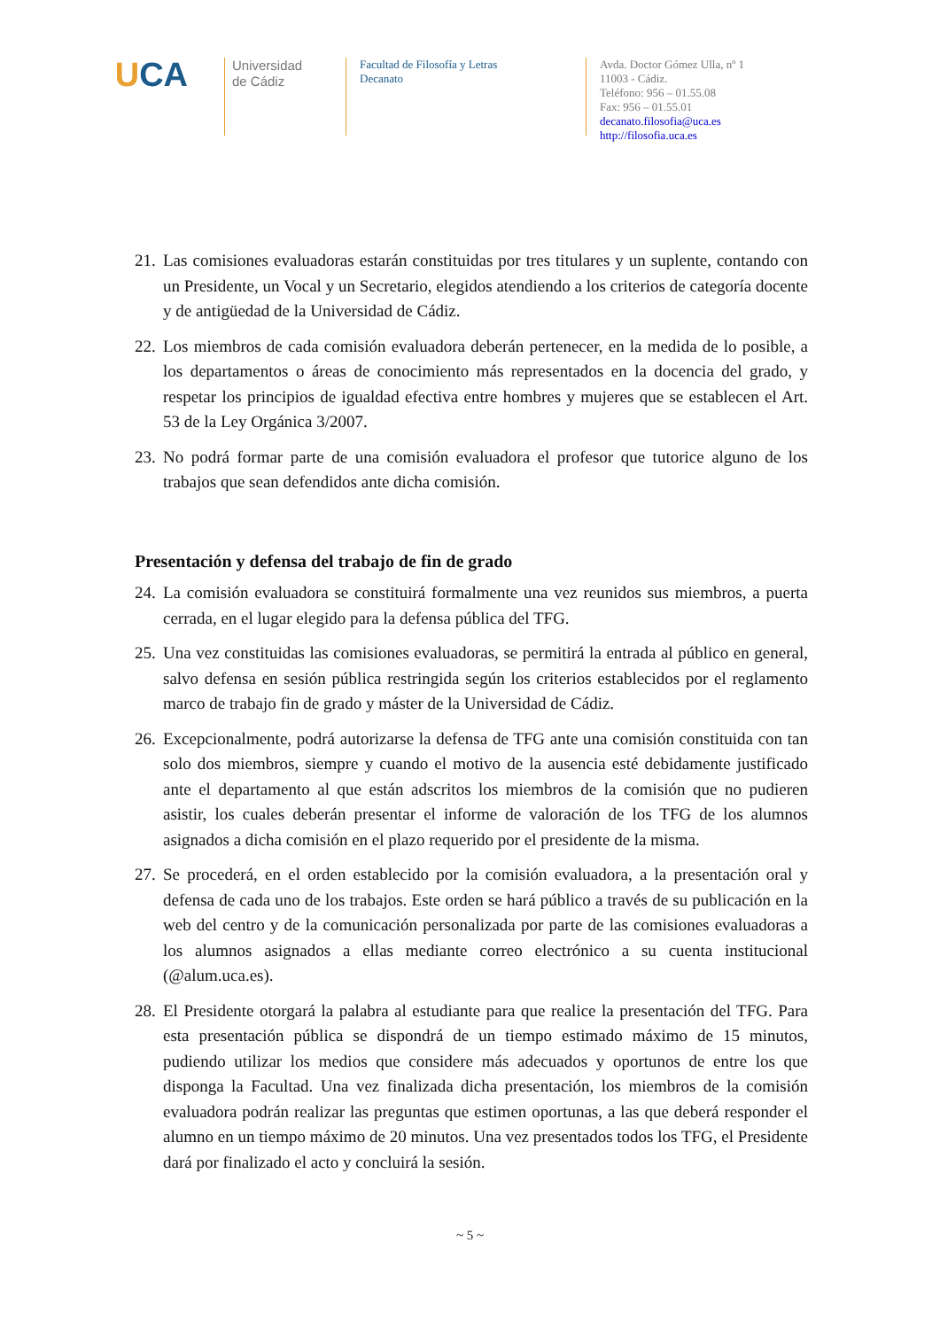UCA
Universidad
de Cádiz
Facultad de Filosofía y Letras
Decanato
Avda. Doctor Gómez Ulla, nº 1
11003 - Cádiz.
Teléfono: 956 – 01.55.08
Fax: 956 – 01.55.01
decanato.filosofia@uca.es
http://filosofia.uca.es
21. Las comisiones evaluadoras estarán constituidas por tres titulares y un suplente, contando con un Presidente, un Vocal y un Secretario, elegidos atendiendo a los criterios de categoría docente y de antigüedad de la Universidad de Cádiz.
22. Los miembros de cada comisión evaluadora deberán pertenecer, en la medida de lo posible, a los departamentos o áreas de conocimiento más representados en la docencia del grado, y respetar los principios de igualdad efectiva entre hombres y mujeres que se establecen el Art. 53 de la Ley Orgánica 3/2007.
23. No podrá formar parte de una comisión evaluadora el profesor que tutorice alguno de los trabajos que sean defendidos ante dicha comisión.
Presentación y defensa del trabajo de fin de grado
24. La comisión evaluadora se constituirá formalmente una vez reunidos sus miembros, a puerta cerrada, en el lugar elegido para la defensa pública del TFG.
25. Una vez constituidas las comisiones evaluadoras, se permitirá la entrada al público en general, salvo defensa en sesión pública restringida según los criterios establecidos por el reglamento marco de trabajo fin de grado y máster de la Universidad de Cádiz.
26. Excepcionalmente, podrá autorizarse la defensa de TFG ante una comisión constituida con tan solo dos miembros, siempre y cuando el motivo de la ausencia esté debidamente justificado ante el departamento al que están adscritos los miembros de la comisión que no pudieren asistir, los cuales deberán presentar el informe de valoración de los TFG de los alumnos asignados a dicha comisión en el plazo requerido por el presidente de la misma.
27. Se procederá, en el orden establecido por la comisión evaluadora, a la presentación oral y defensa de cada uno de los trabajos. Este orden se hará público a través de su publicación en la web del centro y de la comunicación personalizada por parte de las comisiones evaluadoras a los alumnos asignados a ellas mediante correo electrónico a su cuenta institucional (@alum.uca.es).
28. El Presidente otorgará la palabra al estudiante para que realice la presentación del TFG. Para esta presentación pública se dispondrá de un tiempo estimado máximo de 15 minutos, pudiendo utilizar los medios que considere más adecuados y oportunos de entre los que disponga la Facultad. Una vez finalizada dicha presentación, los miembros de la comisión evaluadora podrán realizar las preguntas que estimen oportunas, a las que deberá responder el alumno en un tiempo máximo de 20 minutos. Una vez presentados todos los TFG, el Presidente dará por finalizado el acto y concluirá la sesión.
~ 5 ~